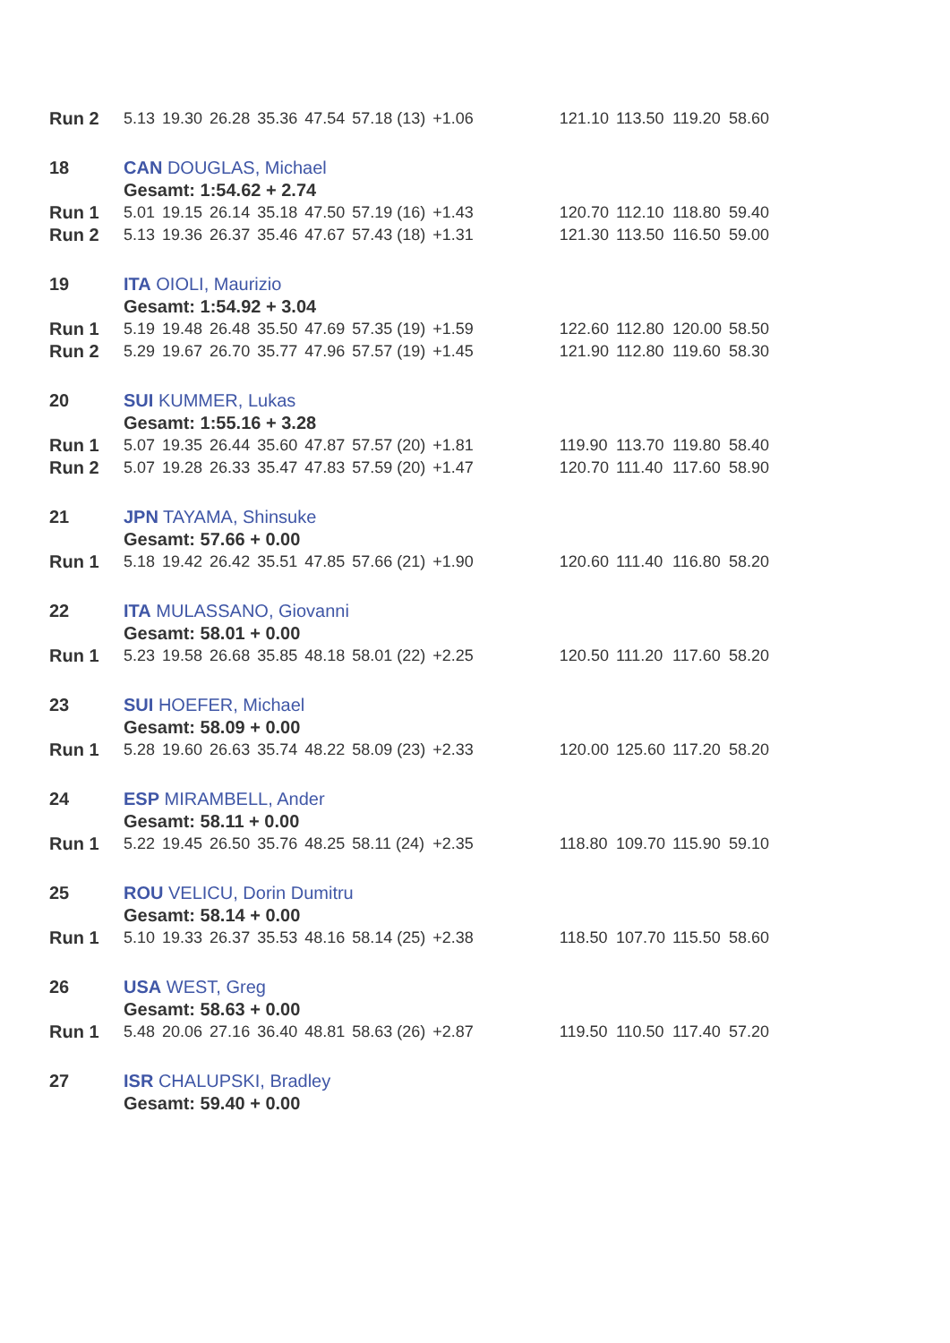| Run 2 | 5.13 | 19.30 | 26.28 | 35.36 | 47.54 | 57.18 (13) | +1.06 | | 121.10 | 113.50 | 119.20 | 58.60 |
| 18 | CAN DOUGLAS, Michael | | | | | | | | | | | |
| | Gesamt: 1:54.62 + 2.74 | | | | | | | | | | | |
| Run 1 | 5.01 | 19.15 | 26.14 | 35.18 | 47.50 | 57.19 (16) | +1.43 | | 120.70 | 112.10 | 118.80 | 59.40 |
| Run 2 | 5.13 | 19.36 | 26.37 | 35.46 | 47.67 | 57.43 (18) | +1.31 | | 121.30 | 113.50 | 116.50 | 59.00 |
| 19 | ITA OIOLI, Maurizio | | | | | | | | | | | |
| | Gesamt: 1:54.92 + 3.04 | | | | | | | | | | | |
| Run 1 | 5.19 | 19.48 | 26.48 | 35.50 | 47.69 | 57.35 (19) | +1.59 | | 122.60 | 112.80 | 120.00 | 58.50 |
| Run 2 | 5.29 | 19.67 | 26.70 | 35.77 | 47.96 | 57.57 (19) | +1.45 | | 121.90 | 112.80 | 119.60 | 58.30 |
| 20 | SUI KUMMER, Lukas | | | | | | | | | | | |
| | Gesamt: 1:55.16 + 3.28 | | | | | | | | | | | |
| Run 1 | 5.07 | 19.35 | 26.44 | 35.60 | 47.87 | 57.57 (20) | +1.81 | | 119.90 | 113.70 | 119.80 | 58.40 |
| Run 2 | 5.07 | 19.28 | 26.33 | 35.47 | 47.83 | 57.59 (20) | +1.47 | | 120.70 | 111.40 | 117.60 | 58.90 |
| 21 | JPN TAYAMA, Shinsuke | | | | | | | | | | | |
| | Gesamt: 57.66 + 0.00 | | | | | | | | | | | |
| Run 1 | 5.18 | 19.42 | 26.42 | 35.51 | 47.85 | 57.66 (21) | +1.90 | | 120.60 | 111.40 | 116.80 | 58.20 |
| 22 | ITA MULASSANO, Giovanni | | | | | | | | | | | |
| | Gesamt: 58.01 + 0.00 | | | | | | | | | | | |
| Run 1 | 5.23 | 19.58 | 26.68 | 35.85 | 48.18 | 58.01 (22) | +2.25 | | 120.50 | 111.20 | 117.60 | 58.20 |
| 23 | SUI HOEFER, Michael | | | | | | | | | | | |
| | Gesamt: 58.09 + 0.00 | | | | | | | | | | | |
| Run 1 | 5.28 | 19.60 | 26.63 | 35.74 | 48.22 | 58.09 (23) | +2.33 | | 120.00 | 125.60 | 117.20 | 58.20 |
| 24 | ESP MIRAMBELL, Ander | | | | | | | | | | | |
| | Gesamt: 58.11 + 0.00 | | | | | | | | | | | |
| Run 1 | 5.22 | 19.45 | 26.50 | 35.76 | 48.25 | 58.11 (24) | +2.35 | | 118.80 | 109.70 | 115.90 | 59.10 |
| 25 | ROU VELICU, Dorin Dumitru | | | | | | | | | | | |
| | Gesamt: 58.14 + 0.00 | | | | | | | | | | | |
| Run 1 | 5.10 | 19.33 | 26.37 | 35.53 | 48.16 | 58.14 (25) | +2.38 | | 118.50 | 107.70 | 115.50 | 58.60 |
| 26 | USA WEST, Greg | | | | | | | | | | | |
| | Gesamt: 58.63 + 0.00 | | | | | | | | | | | |
| Run 1 | 5.48 | 20.06 | 27.16 | 36.40 | 48.81 | 58.63 (26) | +2.87 | | 119.50 | 110.50 | 117.40 | 57.20 |
| 27 | ISR CHALUPSKI, Bradley | | | | | | | | | | | |
| | Gesamt: 59.40 + 0.00 | | | | | | | | | | | |